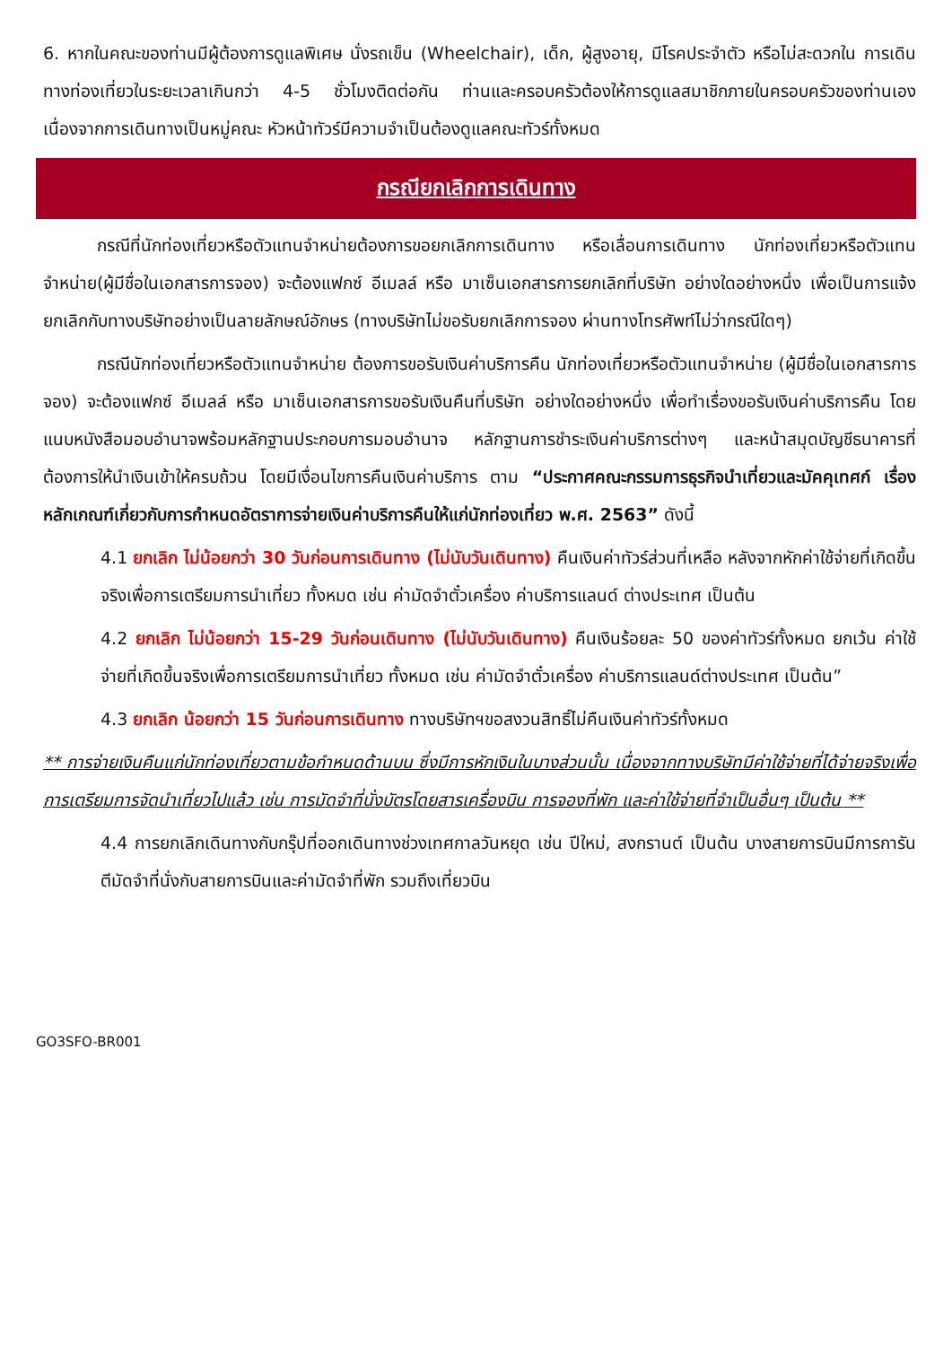6. หากในคณะของท่านมีผู้ต้องการดูแลพิเศษ นั่งรถเข็น (Wheelchair), เด็ก, ผู้สูงอายุ, มีโรคประจำตัว หรือไม่สะดวกใน การเดินทางท่องเที่ยวในระยะเวลาเกินกว่า 4-5 ชั่วโมงติดต่อกัน ท่านและครอบครัวต้องให้การดูแลสมาชิกภายในครอบครัวของท่านเอง เนื่องจากการเดินทางเป็นหมู่คณะ หัวหน้าทัวร์มีความจำเป็นต้องดูแลคณะทัวร์ทั้งหมด
กรณียกเลิกการเดินทาง
กรณีที่นักท่องเที่ยวหรือตัวแทนจำหน่ายต้องการขอยกเลิกการเดินทาง หรือเลื่อนการเดินทาง นักท่องเที่ยวหรือตัวแทนจำหน่าย(ผู้มีชื่อในเอกสารการจอง) จะต้องแฟกซ์ อีเมลล์ หรือ มาเซ็นเอกสารการยกเลิกที่บริษัท อย่างใดอย่างหนึ่ง เพื่อเป็นการแจ้งยกเลิกกับทางบริษัทอย่างเป็นลายลักษณ์อักษร (ทางบริษัทไม่ขอรับยกเลิกการจอง ผ่านทางโทรศัพท์ไม่ว่ากรณีใดๆ)
กรณีนักท่องเที่ยวหรือตัวแทนจำหน่าย ต้องการขอรับเงินค่าบริการคืน นักท่องเที่ยวหรือตัวแทนจำหน่าย (ผู้มีชื่อในเอกสารการจอง) จะต้องแฟกซ์ อีเมลล์ หรือ มาเซ็นเอกสารการขอรับเงินคืนที่บริษัท อย่างใดอย่างหนึ่ง เพื่อทำเรื่องขอรับเงินค่าบริการคืน โดยแนบหนังสือมอบอำนาจพร้อมหลักฐานประกอบการมอบอำนาจ หลักฐานการชำระเงินค่าบริการต่างๆ และหน้าสมุดบัญชีธนาคารที่ต้องการให้นำเงินเข้าให้ครบถ้วน โดยมีเงื่อนไขการคืนเงินค่าบริการ ตาม “ประกาศคณะกรรมการธุรกิจนำเที่ยวและมัคคุเทศก์ เรื่อง หลักเกณฑ์เกี่ยวกับการกำหนดอัตราการจ่ายเงินค่าบริการคืนให้แก่นักท่องเที่ยว พ.ศ. 2563” ดังนี้
4.1 ยกเลิก ไม่น้อยกว่า 30 วันก่อนการเดินทาง (ไม่นับวันเดินทาง) คืนเงินค่าทัวร์ส่วนที่เหลือ หลังจากหักค่าใช้จ่ายที่เกิดขึ้นจริงเพื่อการเตรียมการนำเที่ยว ทั้งหมด เช่น ค่ามัดจำตั๋วเครื่อง ค่าบริการแลนด์ ต่างประเทศ เป็นต้น
4.2 ยกเลิก ไม่น้อยกว่า 15-29 วันก่อนเดินทาง (ไม่นับวันเดินทาง) คืนเงินร้อยละ 50 ของค่าทัวร์ทั้งหมด ยกเว้น ค่าใช้จ่ายที่เกิดขึ้นจริงเพื่อการเตรียมการนำเที่ยว ทั้งหมด เช่น ค่ามัดจำตั๋วเครื่อง ค่าบริการแลนด์ต่างประเทศ เป็นต้น”
4.3 ยกเลิก น้อยกว่า 15 วันก่อนการเดินทาง ทางบริษัทฯขอสงวนสิทธิ์ไม่คืนเงินค่าทัวร์ทั้งหมด
** การจ่ายเงินคืนแก่นักท่องเที่ยวตามข้อกำหนดด้านบน ซึ่งมีการหักเงินในบางส่วนนั้น เนื่องจากทางบริษัทมีค่าใช้จ่ายที่ได้จ่ายจริงเพื่อการเตรียมการจัดนำเที่ยวไปแล้ว เช่น การมัดจำที่นั่งบัตรโดยสารเครื่องบิน การจองที่พัก และค่าใช้จ่ายที่จำเป็นอื่นๆ เป็นต้น **
4.4 การยกเลิกเดินทางกับกรุ๊ปที่ออกเดินทางช่วงเทศกาลวันหยุด เช่น ปีใหม่, สงกรานต์ เป็นต้น บางสายการบินมีการการันตีมัดจำที่นั่งกับสายการบินและค่ามัดจำที่พัก รวมถึงเที่ยวบิน
GO3SFO-BR001